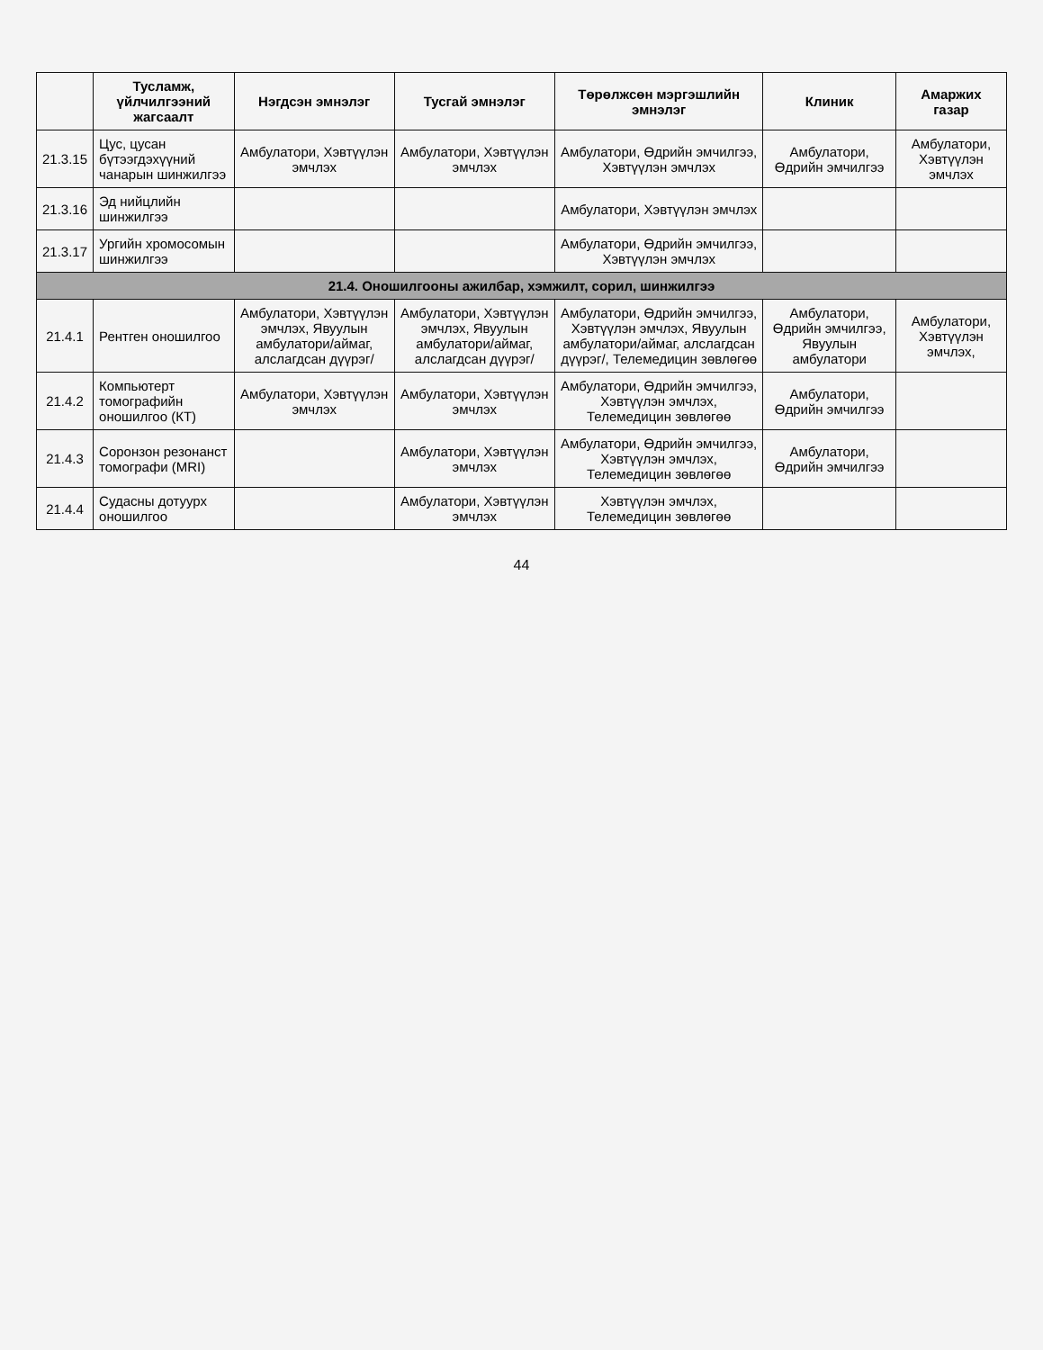| | Тусламж, үйлчилгээний жагсаалт | Нэгдсэн эмнэлэг | Тусгай эмнэлэг | Төрөлжсөн мэргэшлийн эмнэлэг | Клиник | Амаржих газар |
| --- | --- | --- | --- | --- | --- | --- |
| 21.3.15 | Цус, цусан бүтээгдэхүүний чанарын шинжилгээ | Амбулатори, Хэвтүүлэн эмчлэх | Амбулатори, Хэвтүүлэн эмчлэх | Амбулатори, Өдрийн эмчилгээ, Хэвтүүлэн эмчлэх | Амбулатори, Өдрийн эмчилгээ | Амбулатори, Хэвтүүлэн эмчлэх |
| 21.3.16 | Эд нийцлийн шинжилгээ | | | Амбулатори, Хэвтүүлэн эмчлэх | | |
| 21.3.17 | Ургийн хромосомын шинжилгээ | | | Амбулатори, Өдрийн эмчилгээ, Хэвтүүлэн эмчлэх | | |
| 21.4. Оношилгооны ажилбар, хэмжилт, сорил, шинжилгээ | | | | | | |
| 21.4.1 | Рентген оношилгоо | Амбулатори, Хэвтүүлэн эмчлэх, Явуулын амбулатори/аймаг, алслагдсан дүүрэг/ | Амбулатори, Хэвтүүлэн эмчлэх, Явуулын амбулатори/аймаг, алслагдсан дүүрэг/ | Амбулатори, Өдрийн эмчилгээ, Хэвтүүлэн эмчлэх, Явуулын амбулатори/аймаг, алслагдсан дүүрэг/, Телемедицин зөвлөгөө | Амбулатори, Өдрийн эмчилгээ, Явуулын амбулатори | Амбулатори, Хэвтүүлэн эмчлэх, |
| 21.4.2 | Компьютерт томографийн оношилгоо (КТ) | Амбулатори, Хэвтүүлэн эмчлэх | Амбулатори, Хэвтүүлэн эмчлэх | Амбулатори, Өдрийн эмчилгээ, Хэвтүүлэн эмчлэх, Телемедицин зөвлөгөө | Амбулатори, Өдрийн эмчилгээ | |
| 21.4.3 | Соронзон резонанст томографи (MRI) | | Амбулатори, Хэвтүүлэн эмчлэх | Амбулатори, Өдрийн эмчилгээ, Хэвтүүлэн эмчлэх, Телемедицин зөвлөгөө | Амбулатори, Өдрийн эмчилгээ | |
| 21.4.4 | Судасны дотуурх оношилгоо | | Амбулатори, Хэвтүүлэн эмчлэх | Хэвтүүлэн эмчлэх, Телемедицин зөвлөгөө | | |
44